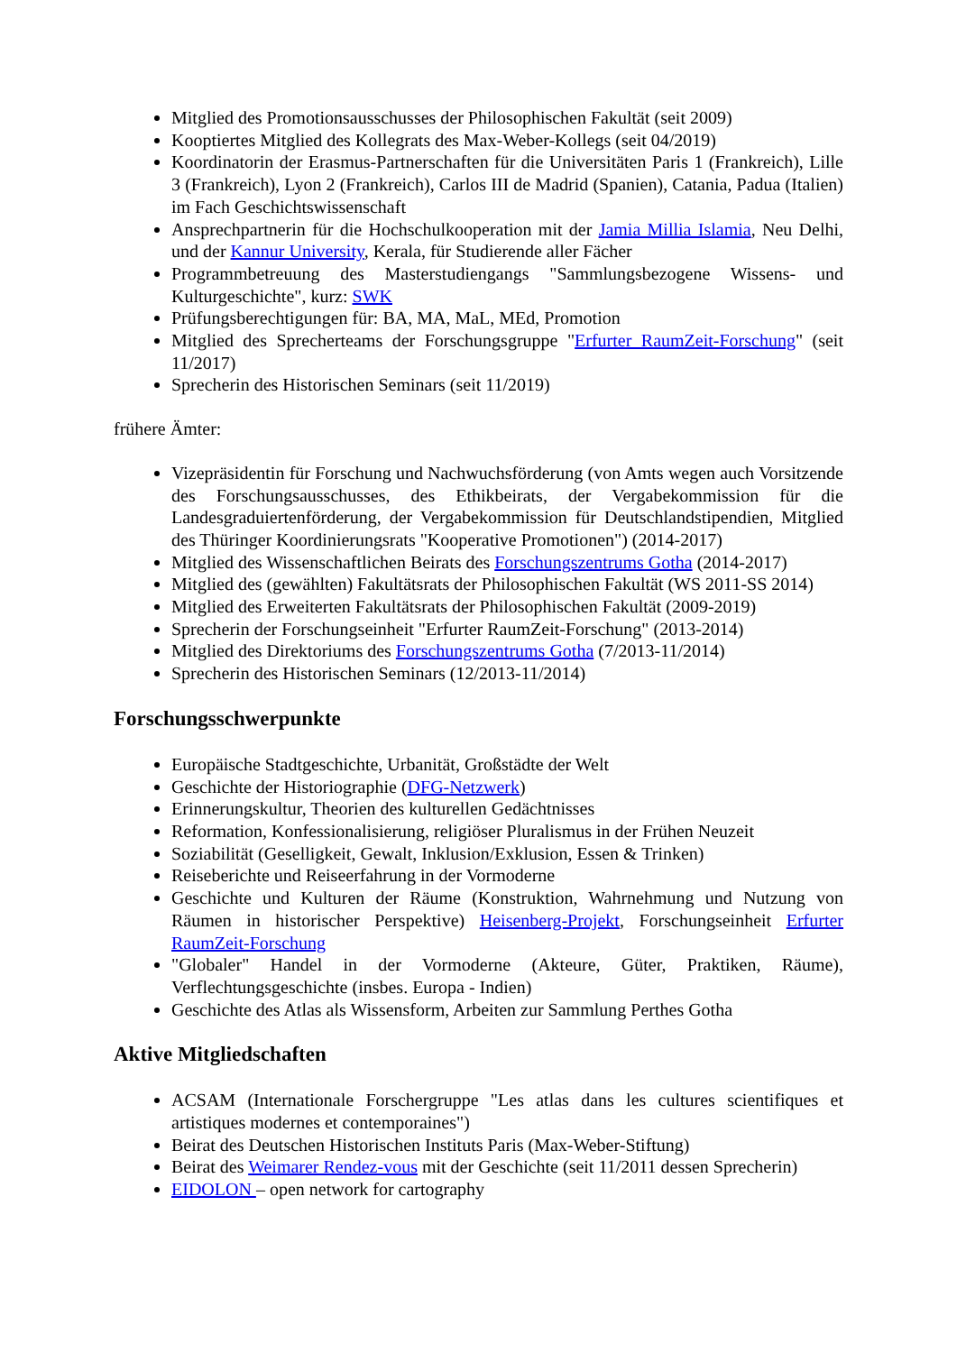Mitglied des Promotionsausschusses der Philosophischen Fakultät (seit 2009)
Kooptiertes Mitglied des Kollegrats des Max-Weber-Kollegs (seit 04/2019)
Koordinatorin der Erasmus-Partnerschaften für die Universitäten Paris 1 (Frankreich), Lille 3 (Frankreich), Lyon 2 (Frankreich), Carlos III de Madrid (Spanien), Catania, Padua (Italien) im Fach Geschichtswissenschaft
Ansprechpartnerin für die Hochschulkooperation mit der Jamia Millia Islamia, Neu Delhi, und der Kannur University, Kerala, für Studierende aller Fächer
Programmbetreuung des Masterstudiengangs "Sammlungsbezogene Wissens- und Kulturgeschichte", kurz: SWK
Prüfungsberechtigungen für: BA, MA, MaL, MEd, Promotion
Mitglied des Sprecherteams der Forschungsgruppe "Erfurter RaumZeit-Forschung" (seit 11/2017)
Sprecherin des Historischen Seminars (seit 11/2019)
frühere Ämter:
Vizepräsidentin für Forschung und Nachwuchsförderung (von Amts wegen auch Vorsitzende des Forschungsausschusses, des Ethikbeirats, der Vergabekommission für die Landesgraduiertenförderung, der Vergabekommission für Deutschlandstipendien, Mitglied des Thüringer Koordinierungsrats "Kooperative Promotionen") (2014-2017)
Mitglied des Wissenschaftlichen Beirats des Forschungszentrums Gotha (2014-2017)
Mitglied des (gewählten) Fakultätsrats der Philosophischen Fakultät (WS 2011-SS 2014)
Mitglied des Erweiterten Fakultätsrats der Philosophischen Fakultät (2009-2019)
Sprecherin der Forschungseinheit "Erfurter RaumZeit-Forschung" (2013-2014)
Mitglied des Direktoriums des Forschungszentrums Gotha (7/2013-11/2014)
Sprecherin des Historischen Seminars (12/2013-11/2014)
Forschungsschwerpunkte
Europäische Stadtgeschichte, Urbanität, Großstädte der Welt
Geschichte der Historiographie (DFG-Netzwerk)
Erinnerungskultur, Theorien des kulturellen Gedächtnisses
Reformation, Konfessionalisierung, religiöser Pluralismus in der Frühen Neuzeit
Soziabilität (Geselligkeit, Gewalt, Inklusion/Exklusion, Essen & Trinken)
Reiseberichte und Reiseerfahrung in der Vormoderne
Geschichte und Kulturen der Räume (Konstruktion, Wahrnehmung und Nutzung von Räumen in historischer Perspektive) Heisenberg-Projekt, Forschungseinheit Erfurter RaumZeit-Forschung
"Globaler" Handel in der Vormoderne (Akteure, Güter, Praktiken, Räume), Verflechtungsgeschichte (insbes. Europa - Indien)
Geschichte des Atlas als Wissensform, Arbeiten zur Sammlung Perthes Gotha
Aktive Mitgliedschaften
ACSAM (Internationale Forschergruppe "Les atlas dans les cultures scientifiques et artistiques modernes et contemporaines")
Beirat des Deutschen Historischen Instituts Paris (Max-Weber-Stiftung)
Beirat des Weimarer Rendez-vous mit der Geschichte (seit 11/2011 dessen Sprecherin)
EIDOLON – open network for cartography